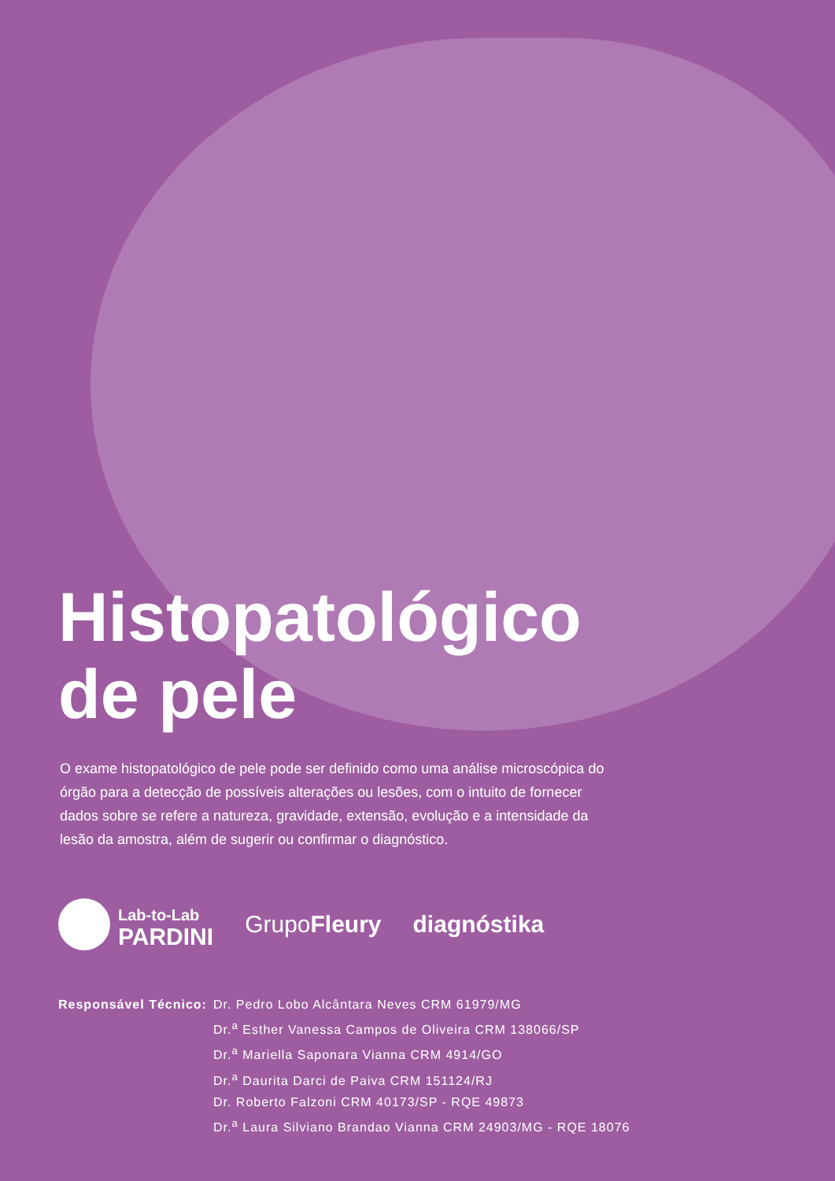Histopatológico
de pele
O exame histopatológico de pele pode ser definido como uma análise microscópica do órgão para a detecção de possíveis alterações ou lesões, com o intuito de fornecer dados sobre se refere a natureza, gravidade, extensão, evolução e a intensidade da lesão da amostra, além de sugerir ou confirmar o diagnóstico.
Lab-to-Lab
PARDINI
GrupoFleury diagnóstika
Responsável Técnico: Dr. Pedro Lobo Alcântara Neves CRM 61979/MG
Dr.<sup>a</sup> Esther Vanessa Campos de Oliveira CRM 138066/SP
Dr.<sup>a</sup> Mariella Saponara Vianna CRM 4914/GO
Dr.<sup>a</sup> Daurita Darci de Paiva CRM 151124/RJ
Dr. Roberto Falzoni CRM 40173/SP - RQE 49873
Dr.<sup>a</sup> Laura Silviano Brandao Vianna CRM 24903/MG - RQE 18076